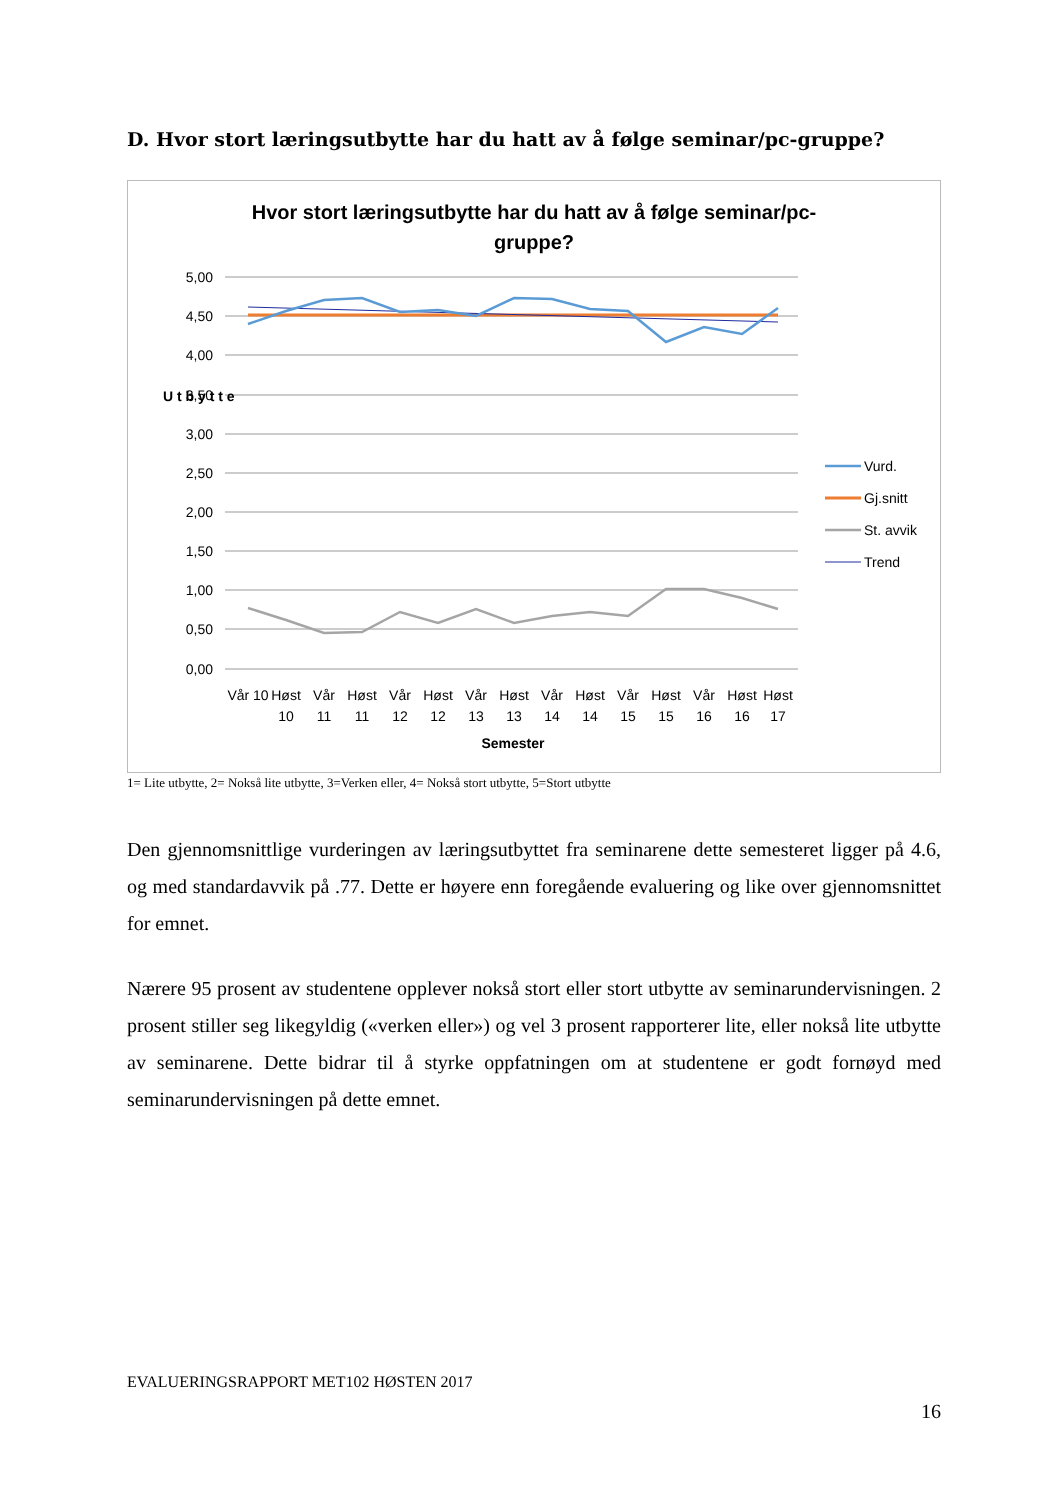D. Hvor stort læringsutbytte har du hatt av å følge seminar/pc-gruppe?
Hvor stort læringsutbytte har du hatt av å følge seminar/pc-
gruppe?
5,00
4,50
4,00
3,50
3,00
2,50
2,00
1,50
1,00
0,50
0,00
U t b y t t e
Vår 10
Høst
Vår
Høst
Vår
Høst
Vår
Høst
Vår
Høst
Vår
Høst
Vår
Høst
Høst
10
11
11
12
12
13
13
14
14
15
15
16
16
17
Semester
Vurd.
Gj.snitt
St. avvik
Trend
1= Lite utbytte, 2= Nokså lite utbytte, 3=Verken eller, 4= Nokså stort utbytte, 5=Stort utbytte
Den gjennomsnittlige vurderingen av læringsutbyttet fra seminarene dette semesteret ligger på 4.6, og med standardavvik på .77. Dette er høyere enn foregående evaluering og like over gjennomsnittet for emnet.
Nærere 95 prosent av studentene opplever nokså stort eller stort utbytte av seminarundervisningen. 2 prosent stiller seg likegyldig («verken eller») og vel 3 prosent rapporterer lite, eller nokså lite utbytte av seminarene. Dette bidrar til å styrke oppfatningen om at studentene er godt fornøyd med seminarundervisningen på dette emnet.
EVALUERINGSRAPPORT MET102 HØSTEN 2017
16